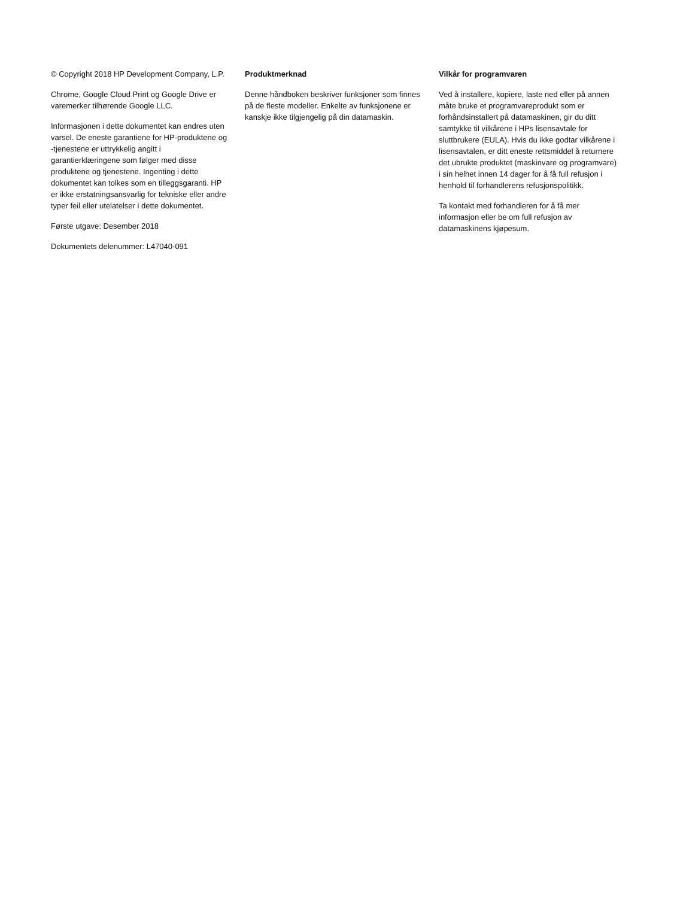© Copyright 2018 HP Development Company, L.P.
Chrome, Google Cloud Print og Google Drive er varemerker tilhørende Google LLC.
Informasjonen i dette dokumentet kan endres uten varsel. De eneste garantiene for HP-produktene og -tjenestene er uttrykkelig angitt i garantierklæringene som følger med disse produktene og tjenestene. Ingenting i dette dokumentet kan tolkes som en tilleggsgaranti. HP er ikke erstatningsansvarlig for tekniske eller andre typer feil eller utelatelser i dette dokumentet.
Første utgave: Desember 2018
Dokumentets delenummer: L47040-091
Produktmerknad
Denne håndboken beskriver funksjoner som finnes på de fleste modeller. Enkelte av funksjonene er kanskje ikke tilgjengelig på din datamaskin.
Vilkår for programvaren
Ved å installere, kopiere, laste ned eller på annen måte bruke et programvareprodukt som er forhåndsinstallert på datamaskinen, gir du ditt samtykke til vilkårene i HPs lisensavtale for sluttbrukere (EULA). Hvis du ikke godtar vilkårene i lisensavtalen, er ditt eneste rettsmiddel å returnere det ubrukte produktet (maskinvare og programvare) i sin helhet innen 14 dager for å få full refusjon i henhold til forhandlerens refusjonspolitikk.
Ta kontakt med forhandleren for å få mer informasjon eller be om full refusjon av datamaskinens kjøpesum.